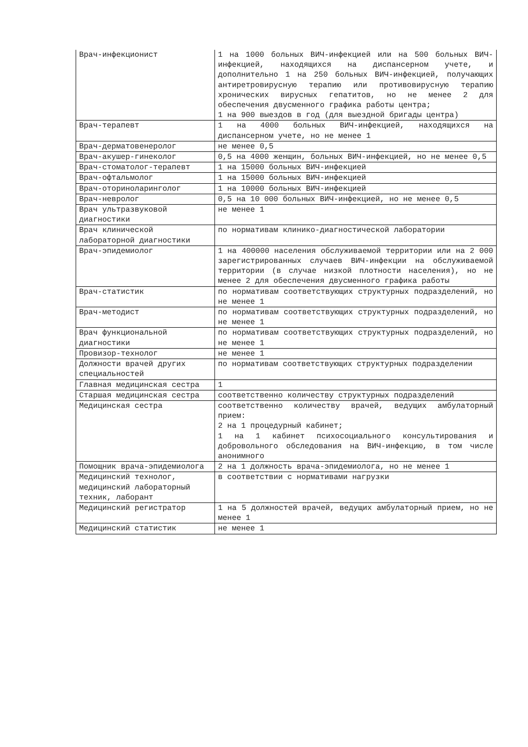| Врач-инфекционист | 1 на 1000 больных ВИЧ-инфекцией или на 500 больных ВИЧ-инфекцией, находящихся на диспансерном учете, и дополнительно 1 на 250 больных ВИЧ-инфекцией, получающих антиретровирусную терапию или противовирусную терапию хронических вирусных гепатитов, но не менее 2 для обеспечения двусменного графика работы центра; 1 на 900 выездов в год (для выездной бригады центра) |
| Врач-терапевт | 1 на 4000 больных ВИЧ-инфекцией, находящихся на диспансерном учете, но не менее 1 |
| Врач-дерматовенеролог | не менее 0,5 |
| Врач-акушер-гинеколог | 0,5 на 4000 женщин, больных ВИЧ-инфекцией, но не менее 0,5 |
| Врач-стоматолог-терапевт | 1 на 15000 больных ВИЧ-инфекцией |
| Врач-офтальмолог | 1 на 15000 больных ВИЧ-инфекцией |
| Врач-оториноларинголог | 1 на 10000 больных ВИЧ-инфекцией |
| Врач-невролог | 0,5 на 10 000 больных ВИЧ-инфекцией, но не менее 0,5 |
| Врач ультразвуковой диагностики | не менее 1 |
| Врач клинической лабораторной диагностики | по нормативам клинико-диагностической лаборатории |
| Врач-эпидемиолог | 1 на 400000 населения обслуживаемой территории или на 2 000 зарегистрированных случаев ВИЧ-инфекции на обслуживаемой территории (в случае низкой плотности населения), но не менее 2 для обеспечения двусменного графика работы |
| Врач-статистик | по нормативам соответствующих структурных подразделений, но не менее 1 |
| Врач-методист | по нормативам соответствующих структурных подразделений, но не менее 1 |
| Врач функциональной диагностики | по нормативам соответствующих структурных подразделений, но не менее 1 |
| Провизор-технолог | не менее 1 |
| Должности врачей других специальностей | по нормативам соответствующих структурных подразделении |
| Главная медицинская сестра | 1 |
| Старшая медицинская сестра | соответственно количеству структурных подразделений |
| Медицинская сестра | соответственно количеству врачей, ведущих амбулаторный прием: 2 на 1 процедурный кабинет; 1 на 1 кабинет психосоциального консультирования и добровольного обследования на ВИЧ-инфекцию, в том числе анонимного |
| Помощник врача-эпидемиолога | 2 на 1 должность врача-эпидемиолога, но не менее 1 |
| Медицинский технолог, медицинский лабораторный техник, лаборант | в соответствии с нормативами нагрузки |
| Медицинский регистратор | 1 на 5 должностей врачей, ведущих амбулаторный прием, но не менее 1 |
| Медицинский статистик | не менее 1 |